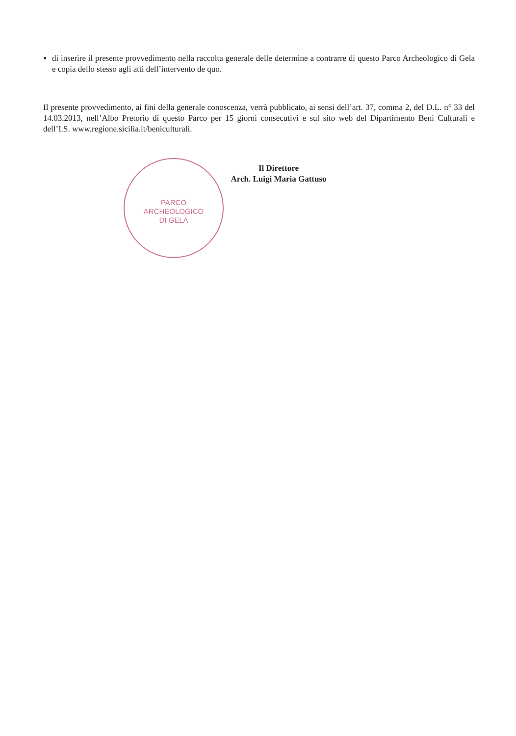PARCO
ARCHEOLOGICO
DI GELA
di inserire il presente provvedimento nella raccolta generale delle determine a contrarre di questo Parco Archeologico di Gela e copia dello stesso agli atti dell’intervento de quo.
Il presente provvedimento, ai fini della generale conoscenza, verrà pubblicato, ai sensi dell’art. 37, comma 2, del D.L. n° 33 del 14.03.2013, nell’Albo Pretorio di questo Parco per 15 giorni consecutivi e sul sito web del Dipartimento Beni Culturali e dell’I.S. www.regione.sicilia.it/beniculturali.
Il Direttore
Arch. Luigi Maria Gattuso